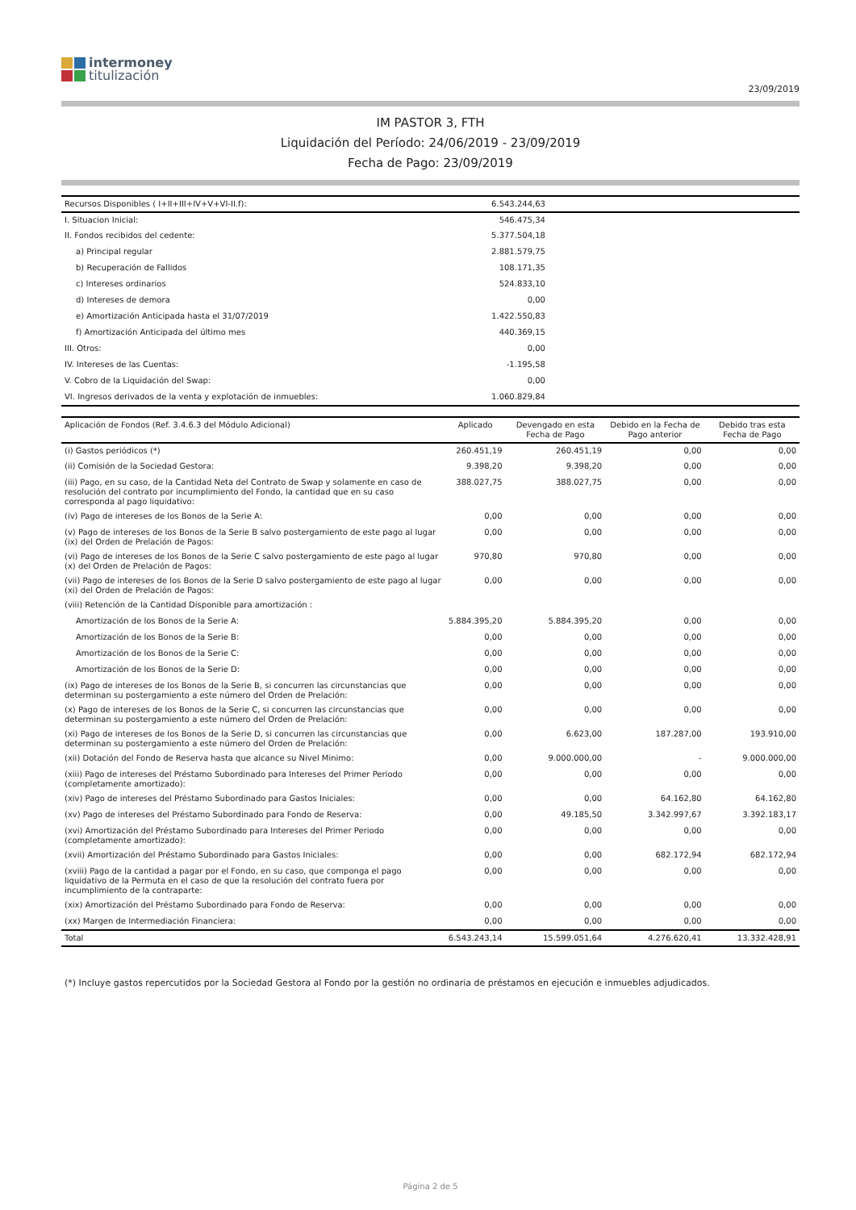intermoney
titulización
23/09/2019
IM PASTOR 3, FTH
Liquidación del Período: 24/06/2019 - 23/09/2019
Fecha de Pago: 23/09/2019
| Recursos Disponibles ( I+II+III+IV+V+VI-II.f): | 6.543.244,63 | | | |
| I. Situacion Inicial: | 546.475,34 | | | |
| II. Fondos recibidos del cedente: | 5.377.504,18 | | | |
| a) Principal regular | 2.881.579,75 | | | |
| b) Recuperación de Fallidos | 108.171,35 | | | |
| c) Intereses ordinarios | 524.833,10 | | | |
| d) Intereses de demora | 0,00 | | | |
| e) Amortización Anticipada hasta el 31/07/2019 | 1.422.550,83 | | | |
| f) Amortización Anticipada del último mes | 440.369,15 | | | |
| III. Otros: | 0,00 | | | |
| IV. Intereses de las Cuentas: | -1.195,58 | | | |
| V. Cobro de la Liquidación del Swap: | 0,00 | | | |
| VI. Ingresos derivados de la venta y explotación de inmuebles: | 1.060.829,84 | | | |
| Aplicación de Fondos (Ref. 3.4.6.3 del Módulo Adicional) | Aplicado | Devengado en esta Fecha de Pago | Debido en la Fecha de Pago anterior | Debido tras esta Fecha de Pago |
| --- | --- | --- | --- | --- |
| (i) Gastos periódicos (*) | 260.451,19 | 260.451,19 | 0,00 | 0,00 |
| (ii) Comisión de la Sociedad Gestora: | 9.398,20 | 9.398,20 | 0,00 | 0,00 |
| (iii) Pago, en su caso, de la Cantidad Neta del Contrato de Swap y solamente en caso de resolución del contrato por incumplimiento del Fondo, la cantidad que en su caso corresponda al pago liquidativo: | 388.027,75 | 388.027,75 | 0,00 | 0,00 |
| (iv) Pago de intereses de los Bonos de la Serie A: | 0,00 | 0,00 | 0,00 | 0,00 |
| (v) Pago de intereses de los Bonos de la Serie B salvo postergamiento de este pago al lugar (ix) del Orden de Prelación de Pagos: | 0,00 | 0,00 | 0,00 | 0,00 |
| (vi) Pago de intereses de los Bonos de la Serie C salvo postergamiento de este pago al lugar (x) del Orden de Prelación de Pagos: | 970,80 | 970,80 | 0,00 | 0,00 |
| (vii) Pago de intereses de los Bonos de la Serie D salvo postergamiento de este pago al lugar (xi) del Orden de Prelación de Pagos: | 0,00 | 0,00 | 0,00 | 0,00 |
| (viii) Retención de la Cantidad Disponible para amortización : | | | | |
| Amortización de los Bonos de la Serie A: | 5.884.395,20 | 5.884.395,20 | 0,00 | 0,00 |
| Amortización de los Bonos de la Serie B: | 0,00 | 0,00 | 0,00 | 0,00 |
| Amortización de los Bonos de la Serie C: | 0,00 | 0,00 | 0,00 | 0,00 |
| Amortización de los Bonos de la Serie D: | 0,00 | 0,00 | 0,00 | 0,00 |
| (ix) Pago de intereses de los Bonos de la Serie B, si concurren las circunstancias que determinan su postergamiento a este número del Orden de Prelación: | 0,00 | 0,00 | 0,00 | 0,00 |
| (x) Pago de intereses de los Bonos de la Serie C, si concurren las circunstancias que determinan su postergamiento a este número del Orden de Prelación: | 0,00 | 0,00 | 0,00 | 0,00 |
| (xi) Pago de intereses de los Bonos de la Serie D, si concurren las circunstancias que determinan su postergamiento a este número del Orden de Prelación: | 0,00 | 6.623,00 | 187.287,00 | 193.910,00 |
| (xii) Dotación del Fondo de Reserva hasta que alcance su Nivel Minimo: | 0,00 | 9.000.000,00 | - | 9.000.000,00 |
| (xiii) Pago de intereses del Préstamo Subordinado para Intereses del Primer Periodo (completamente amortizado): | 0,00 | 0,00 | 0,00 | 0,00 |
| (xiv) Pago de intereses del Préstamo Subordinado para Gastos Iniciales: | 0,00 | 0,00 | 64.162,80 | 64.162,80 |
| (xv) Pago de intereses del Préstamo Subordinado para Fondo de Reserva: | 0,00 | 49.185,50 | 3.342.997,67 | 3.392.183,17 |
| (xvi) Amortización del Préstamo Subordinado para Intereses del Primer Periodo (completamente amortizado): | 0,00 | 0,00 | 0,00 | 0,00 |
| (xvii) Amortización del Préstamo Subordinado para Gastos Iniciales: | 0,00 | 0,00 | 682.172,94 | 682.172,94 |
| (xviii) Pago de la cantidad a pagar por el Fondo, en su caso, que componga el pago liquidativo de la Permuta en el caso de que la resolución del contrato fuera por incumplimiento de la contraparte: | 0,00 | 0,00 | 0,00 | 0,00 |
| (xix) Amortización del Préstamo Subordinado para Fondo de Reserva: | 0,00 | 0,00 | 0,00 | 0,00 |
| (xx) Margen de Intermediación Financiera: | 0,00 | 0,00 | 0,00 | 0,00 |
| Total | 6.543.243,14 | 15.599.051,64 | 4.276.620,41 | 13.332.428,91 |
(*) Incluye gastos repercutidos por la Sociedad Gestora al Fondo por la gestión no ordinaria de préstamos en ejecución e inmuebles adjudicados.
Página 2 de 5